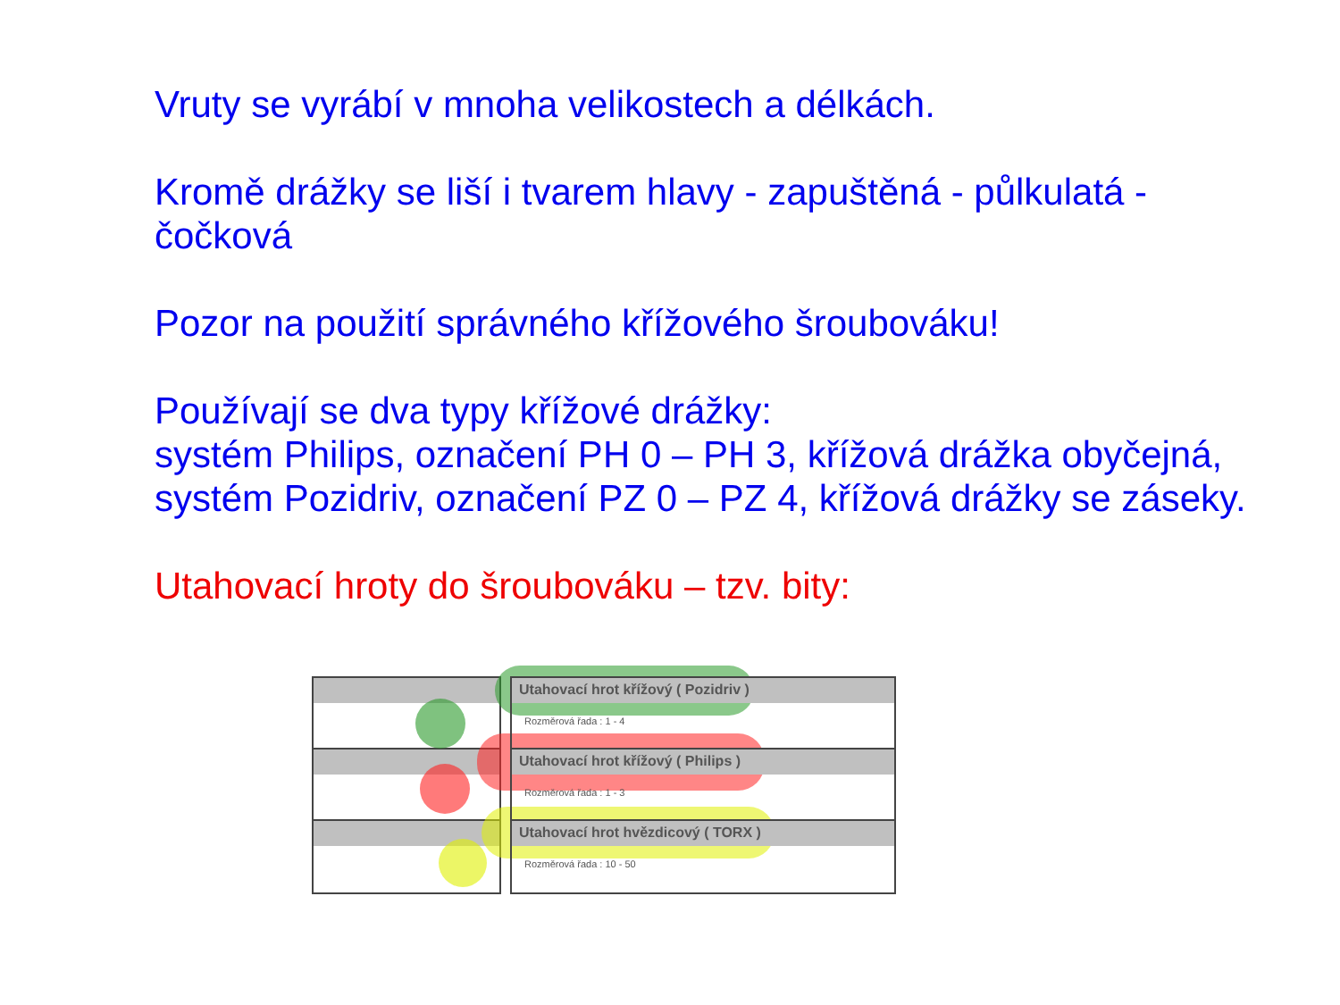Vruty se vyrábí v mnoha velikostech a délkách.
Kromě drážky se liší i tvarem hlavy - zapuštěná - půlkulatá - čočková
Pozor na použití správného křížového šroubováku!
Používají se dva typy křížové drážky:
systém Philips, označení PH 0 – PH 3, křížová drážka obyčejná, systém Pozidriv, označení PZ 0 – PZ 4, křížová drážky se záseky.
Utahovací hroty do šroubováku – tzv. bity:
Utahovací hrot křížový ( Pozidriv )
Rozměrová řada : 1 - 4
Utahovací hrot křížový ( Philips )
Rozměrová řada : 1 - 3
Utahovací hrot hvězdicový ( TORX )
Rozměrová řada : 10 - 50